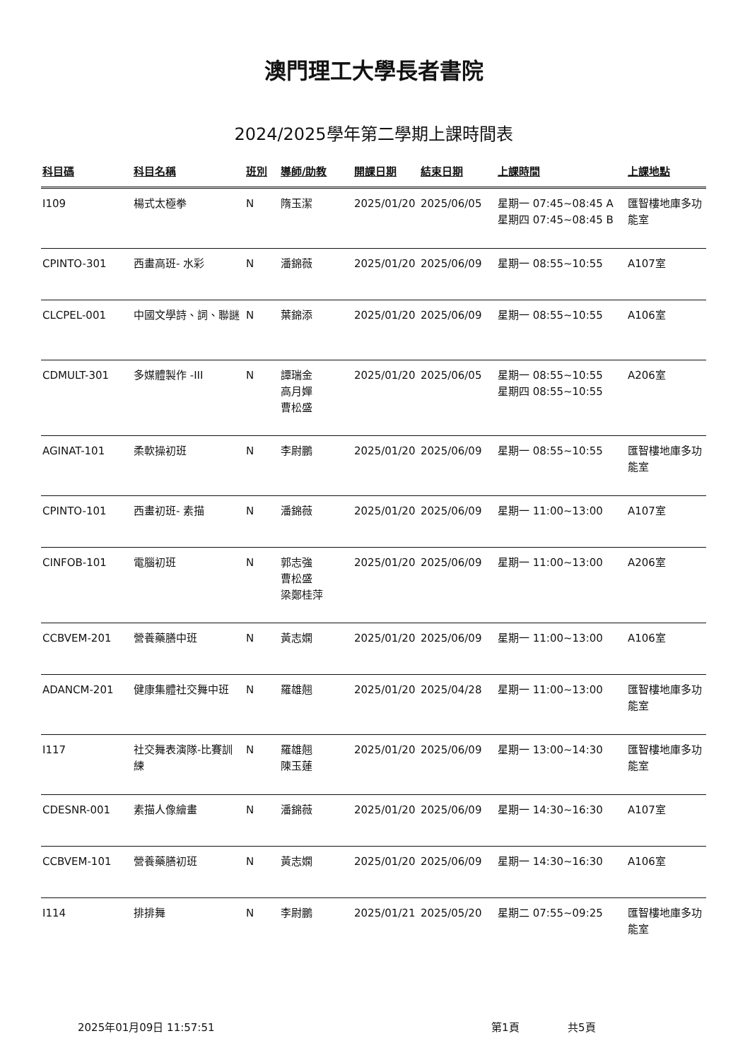澳門理工大學長者書院
2024/2025學年第二學期上課時間表
| 科目碼 | 科目名稱 | 班別 | 導師/助教 | 開課日期 | 結束日期 | 上課時間 | 上課地點 |
| --- | --- | --- | --- | --- | --- | --- | --- |
| I109 | 楊式太極拳 | N | 隋玉潔 | 2025/01/20 | 2025/06/05 | 星期一 07:45~08:45 A 星期四 07:45~08:45 B | 匯智樓地庫多功能室 |
| CPINTO-301 | 西畫高班- 水彩 | N | 潘錦薇 | 2025/01/20 | 2025/06/09 | 星期一 08:55~10:55 | A107室 |
| CLCPEL-001 | 中國文學詩、詞、聯謎 | N | 葉錦添 | 2025/01/20 | 2025/06/09 | 星期一 08:55~10:55 | A106室 |
| CDMULT-301 | 多媒體製作 -III | N | 譚瑞金 高月嬋 曹松盛 | 2025/01/20 | 2025/06/05 | 星期一 08:55~10:55 星期四 08:55~10:55 | A206室 |
| AGINAT-101 | 柔軟操初班 | N | 李尉鵬 | 2025/01/20 | 2025/06/09 | 星期一 08:55~10:55 | 匯智樓地庫多功能室 |
| CPINTO-101 | 西畫初班- 素描 | N | 潘錦薇 | 2025/01/20 | 2025/06/09 | 星期一 11:00~13:00 | A107室 |
| CINFOB-101 | 電腦初班 | N | 郭志強 曹松盛 梁鄭桂萍 | 2025/01/20 | 2025/06/09 | 星期一 11:00~13:00 | A206室 |
| CCBVEM-201 | 營養藥膳中班 | N | 黃志嫻 | 2025/01/20 | 2025/06/09 | 星期一 11:00~13:00 | A106室 |
| ADANCM-201 | 健康集體社交舞中班 | N | 羅雄翹 | 2025/01/20 | 2025/04/28 | 星期一 11:00~13:00 | 匯智樓地庫多功能室 |
| I117 | 社交舞表演隊-比賽訓練 | N | 羅雄翹 陳玉蓮 | 2025/01/20 | 2025/06/09 | 星期一 13:00~14:30 | 匯智樓地庫多功能室 |
| CDESNR-001 | 素描人像繪畫 | N | 潘錦薇 | 2025/01/20 | 2025/06/09 | 星期一 14:30~16:30 | A107室 |
| CCBVEM-101 | 營養藥膳初班 | N | 黃志嫻 | 2025/01/20 | 2025/06/09 | 星期一 14:30~16:30 | A106室 |
| I114 | 排排舞 | N | 李尉鵬 | 2025/01/21 | 2025/05/20 | 星期二 07:55~09:25 | 匯智樓地庫多功能室 |
2025年01月09日 11:57:51 第1頁 共5頁